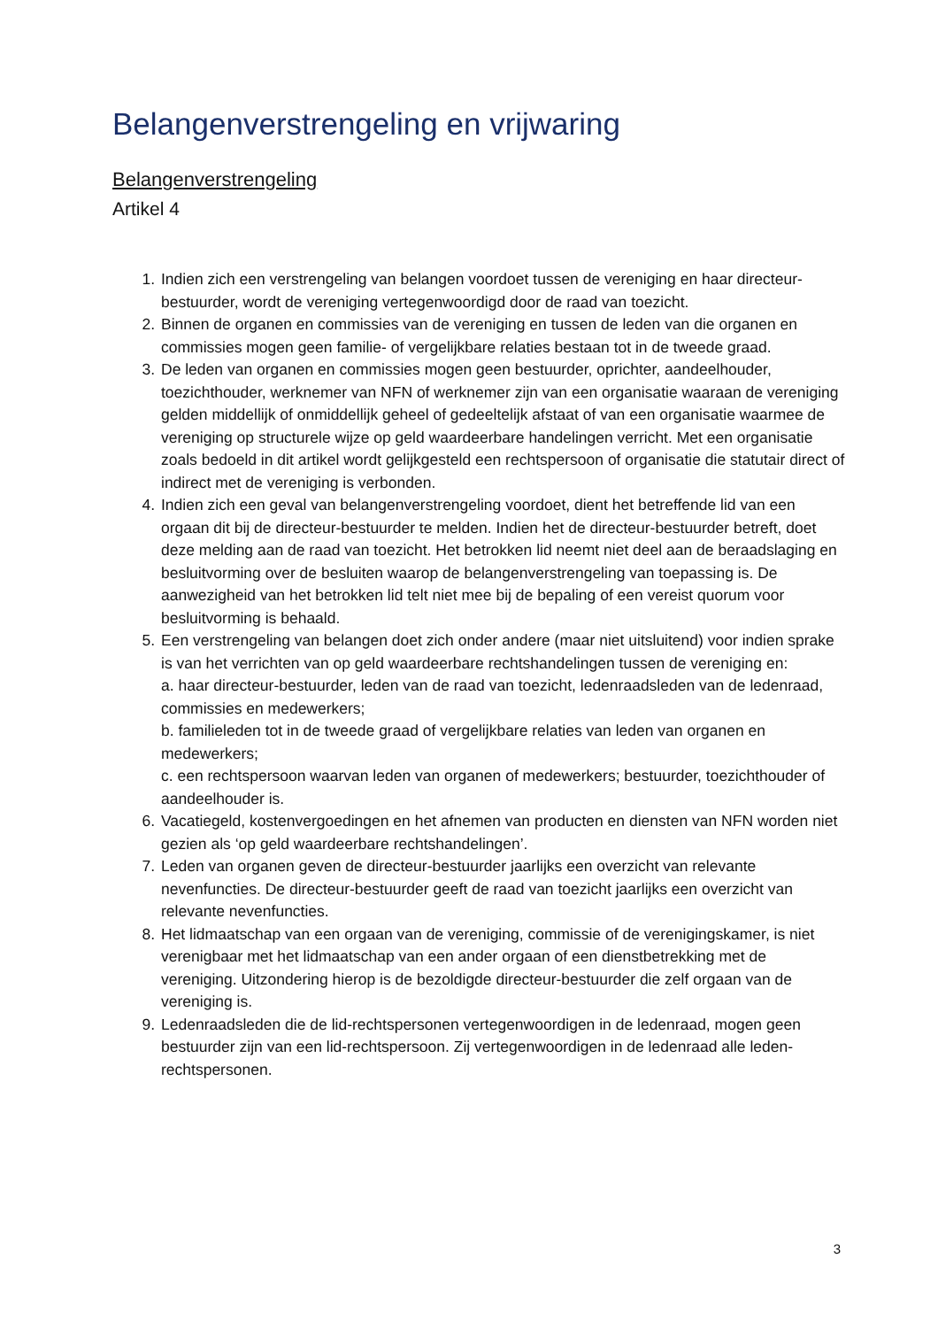Belangenverstrengeling en vrijwaring
Belangenverstrengeling
Artikel 4
1. Indien zich een verstrengeling van belangen voordoet tussen de vereniging en haar directeur-bestuurder, wordt de vereniging vertegenwoordigd door de raad van toezicht.
2. Binnen de organen en commissies van de vereniging en tussen de leden van die organen en commissies mogen geen familie- of vergelijkbare relaties bestaan tot in de tweede graad.
3. De leden van organen en commissies mogen geen bestuurder, oprichter, aandeelhouder, toezichthouder, werknemer van NFN of werknemer zijn van een organisatie waaraan de vereniging gelden middellijk of onmiddellijk geheel of gedeeltelijk afstaat of van een organisatie waarmee de vereniging op structurele wijze op geld waardeerbare handelingen verricht. Met een organisatie zoals bedoeld in dit artikel wordt gelijkgesteld een rechtspersoon of organisatie die statutair direct of indirect met de vereniging is verbonden.
4. Indien zich een geval van belangenverstrengeling voordoet, dient het betreffende lid van een orgaan dit bij de directeur-bestuurder te melden. Indien het de directeur-bestuurder betreft, doet deze melding aan de raad van toezicht. Het betrokken lid neemt niet deel aan de beraadslaging en besluitvorming over de besluiten waarop de belangenverstrengeling van toepassing is. De aanwezigheid van het betrokken lid telt niet mee bij de bepaling of een vereist quorum voor besluitvorming is behaald.
5. Een verstrengeling van belangen doet zich onder andere (maar niet uitsluitend) voor indien sprake is van het verrichten van op geld waardeerbare rechtshandelingen tussen de vereniging en:
a. haar directeur-bestuurder, leden van de raad van toezicht, ledenraadsleden van de ledenraad, commissies en medewerkers;
b. familieleden tot in de tweede graad of vergelijkbare relaties van leden van organen en medewerkers;
c. een rechtspersoon waarvan leden van organen of medewerkers; bestuurder, toezichthouder of aandeelhouder is.
6. Vacatiegeld, kostenvergoedingen en het afnemen van producten en diensten van NFN worden niet gezien als ‘op geld waardeerbare rechtshandelingen’.
7. Leden van organen geven de directeur-bestuurder jaarlijks een overzicht van relevante nevenfuncties. De directeur-bestuurder geeft de raad van toezicht jaarlijks een overzicht van relevante nevenfuncties.
8. Het lidmaatschap van een orgaan van de vereniging, commissie of de verenigingskamer, is niet verenigbaar met het lidmaatschap van een ander orgaan of een dienstbetrekking met de vereniging. Uitzondering hierop is de bezoldigde directeur-bestuurder die zelf orgaan van de vereniging is.
9. Ledenraadsleden die de lid-rechtspersonen vertegenwoordigen in de ledenraad, mogen geen bestuurder zijn van een lid-rechtspersoon. Zij vertegenwoordigen in de ledenraad alle leden-rechtspersonen.
3